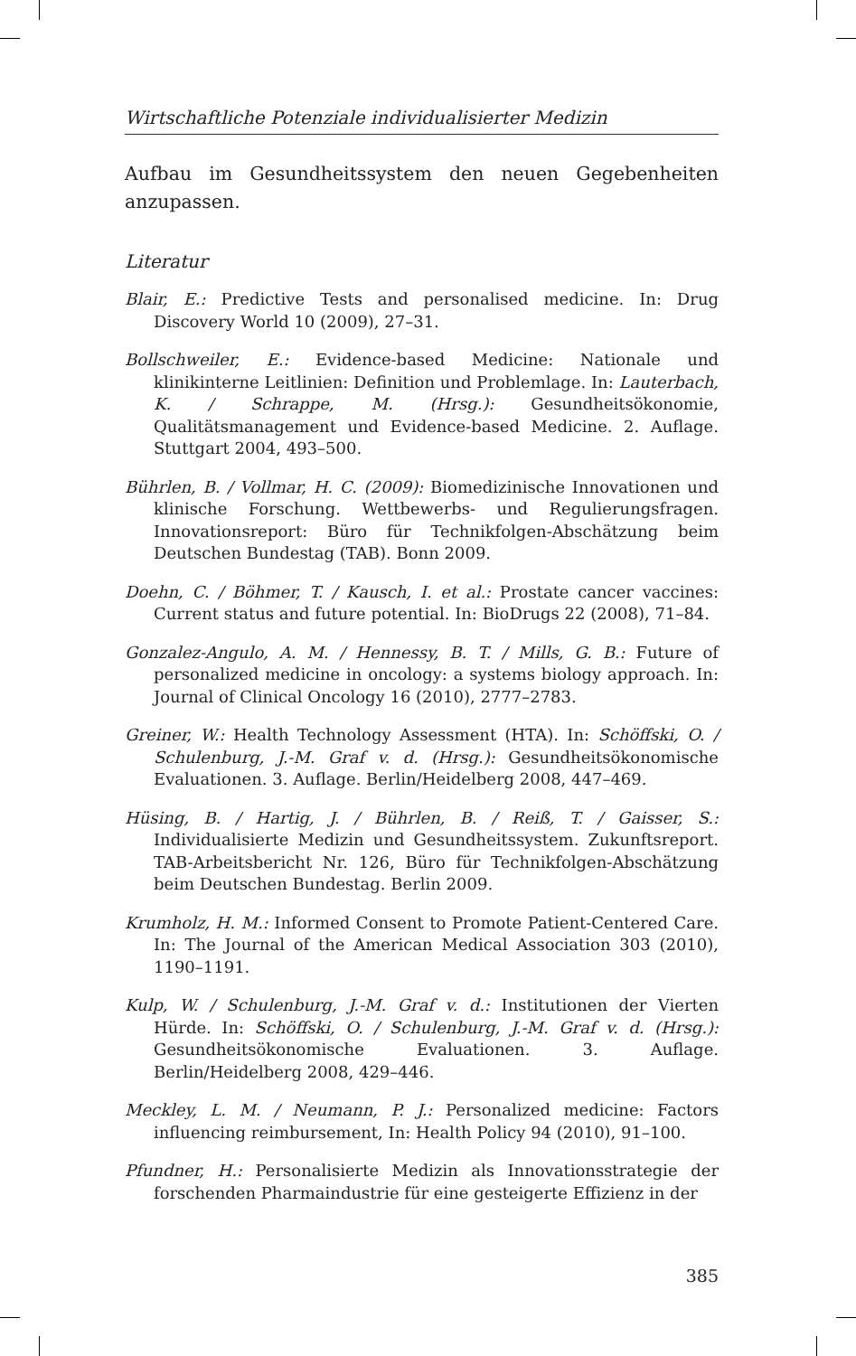Wirtschaftliche Potenziale individualisierter Medizin
Aufbau im Gesundheitssystem den neuen Gegebenheiten anzupassen.
Literatur
Blair, E.: Predictive Tests and personalised medicine. In: Drug Discovery World 10 (2009), 27–31.
Bollschweiler, E.: Evidence-based Medicine: Nationale und klinikinterne Leitlinien: Definition und Problemlage. In: Lauterbach, K. / Schrappe, M. (Hrsg.): Gesundheitsökonomie, Qualitätsmanagement und Evidence-based Medicine. 2. Auflage. Stuttgart 2004, 493–500.
Bührlen, B. / Vollmar, H. C. (2009): Biomedizinische Innovationen und klinische Forschung. Wettbewerbs- und Regulierungsfragen. Innovationsreport: Büro für Technikfolgen-Abschätzung beim Deutschen Bundestag (TAB). Bonn 2009.
Doehn, C. / Böhmer, T. / Kausch, I. et al.: Prostate cancer vaccines: Current status and future potential. In: BioDrugs 22 (2008), 71–84.
Gonzalez-Angulo, A. M. / Hennessy, B. T. / Mills, G. B.: Future of personalized medicine in oncology: a systems biology approach. In: Journal of Clinical Oncology 16 (2010), 2777–2783.
Greiner, W.: Health Technology Assessment (HTA). In: Schöffski, O. / Schulenburg, J.-M. Graf v. d. (Hrsg.): Gesundheitsökonomische Evaluationen. 3. Auflage. Berlin/Heidelberg 2008, 447–469.
Hüsing, B. / Hartig, J. / Bührlen, B. / Reiß, T. / Gaisser, S.: Individualisierte Medizin und Gesundheitssystem. Zukunftsreport. TAB-Arbeitsbericht Nr. 126, Büro für Technikfolgen-Abschätzung beim Deutschen Bundestag. Berlin 2009.
Krumholz, H. M.: Informed Consent to Promote Patient-Centered Care. In: The Journal of the American Medical Association 303 (2010), 1190–1191.
Kulp, W. / Schulenburg, J.-M. Graf v. d.: Institutionen der Vierten Hürde. In: Schöffski, O. / Schulenburg, J.-M. Graf v. d. (Hrsg.): Gesundheitsökonomische Evaluationen. 3. Auflage. Berlin/Heidelberg 2008, 429–446.
Meckley, L. M. / Neumann, P. J.: Personalized medicine: Factors influencing reimbursement, In: Health Policy 94 (2010), 91–100.
Pfundner, H.: Personalisierte Medizin als Innovationsstrategie der forschenden Pharmaindustrie für eine gesteigerte Effizienz in der
385